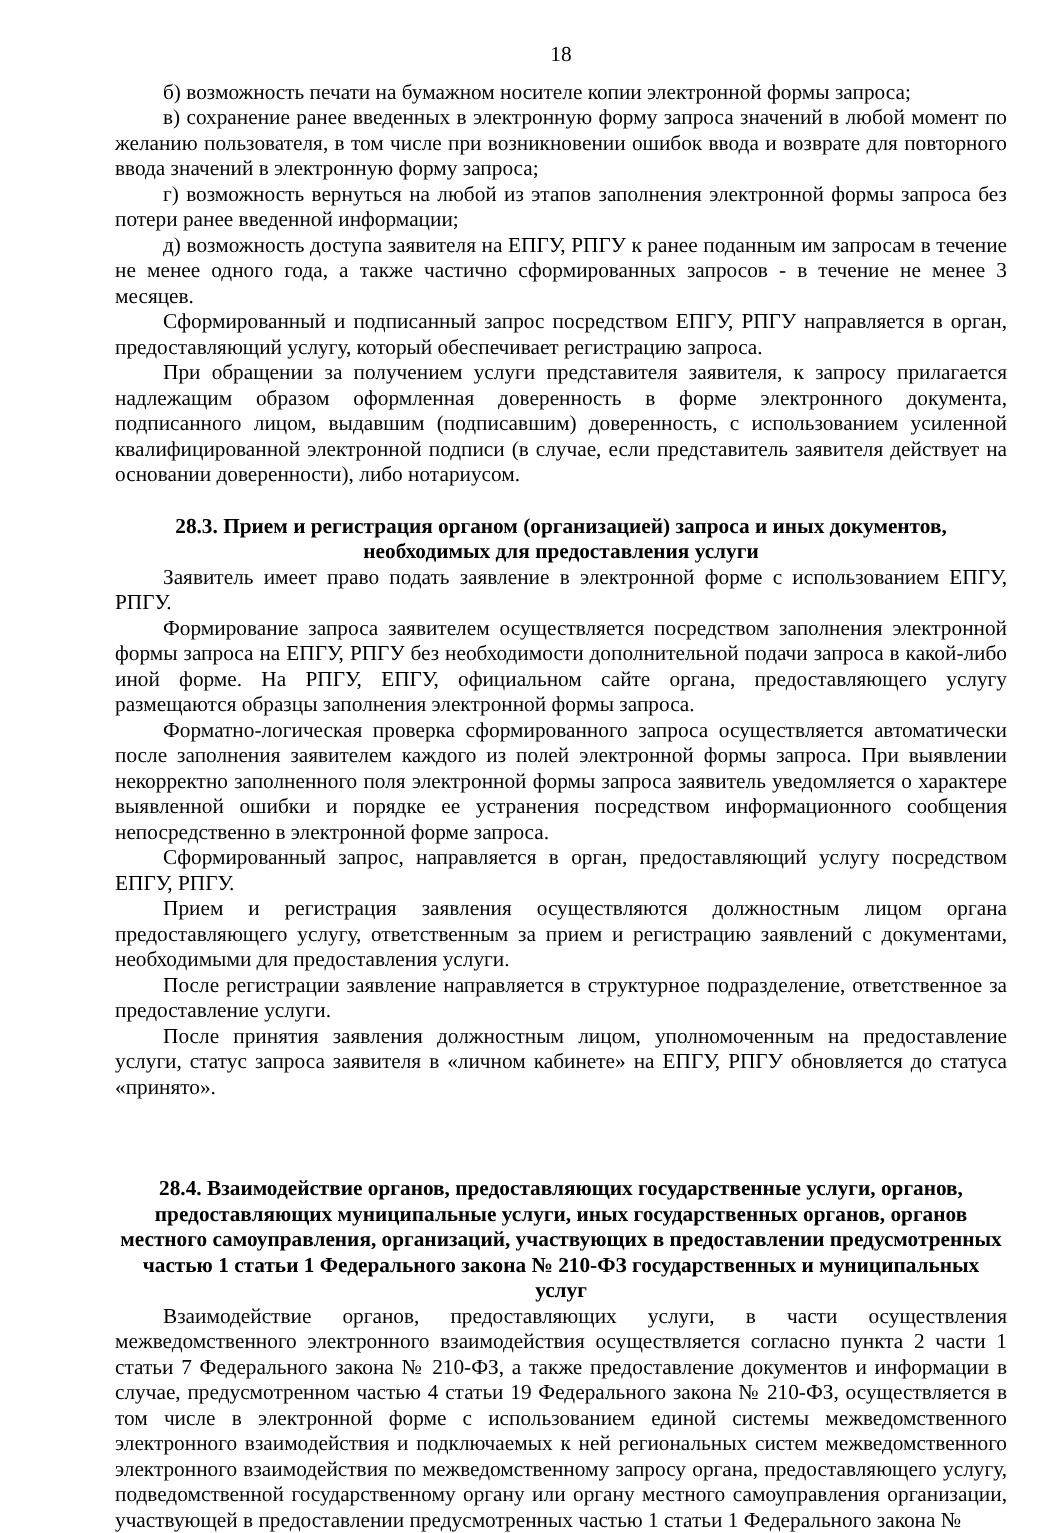18
б) возможность печати на бумажном носителе копии электронной формы запроса;
в) сохранение ранее введенных в электронную форму запроса значений в любой момент по желанию пользователя, в том числе при возникновении ошибок ввода и возврате для повторного ввода значений в электронную форму запроса;
г) возможность вернуться на любой из этапов заполнения электронной формы запроса без потери ранее введенной информации;
д) возможность доступа заявителя на ЕПГУ, РПГУ к ранее поданным им запросам в течение не менее одного года, а также частично сформированных запросов - в течение не менее 3 месяцев.
Сформированный и подписанный запрос посредством ЕПГУ, РПГУ направляется в орган, предоставляющий услугу, который обеспечивает регистрацию запроса.
При обращении за получением услуги представителя заявителя, к запросу прилагается надлежащим образом оформленная доверенность в форме электронного документа, подписанного лицом, выдавшим (подписавшим) доверенность, с использованием усиленной квалифицированной электронной подписи (в случае, если представитель заявителя действует на основании доверенности), либо нотариусом.
28.3. Прием и регистрация органом (организацией) запроса и иных документов, необходимых для предоставления услуги
Заявитель имеет право подать заявление в электронной форме с использованием ЕПГУ, РПГУ.
Формирование запроса заявителем осуществляется посредством заполнения электронной формы запроса на ЕПГУ, РПГУ без необходимости дополнительной подачи запроса в какой-либо иной форме. На РПГУ, ЕПГУ, официальном сайте органа, предоставляющего услугу размещаются образцы заполнения электронной формы запроса.
Форматно-логическая проверка сформированного запроса осуществляется автоматически после заполнения заявителем каждого из полей электронной формы запроса. При выявлении некорректно заполненного поля электронной формы запроса заявитель уведомляется о характере выявленной ошибки и порядке ее устранения посредством информационного сообщения непосредственно в электронной форме запроса.
Сформированный запрос, направляется в орган, предоставляющий услугу посредством ЕПГУ, РПГУ.
Прием и регистрация заявления осуществляются должностным лицом органа предоставляющего услугу, ответственным за прием и регистрацию заявлений с документами, необходимыми для предоставления услуги.
После регистрации заявление направляется в структурное подразделение, ответственное за предоставление услуги.
После принятия заявления должностным лицом, уполномоченным на предоставление услуги, статус запроса заявителя в «личном кабинете» на ЕПГУ, РПГУ обновляется до статуса «принято».
28.4. Взаимодействие органов, предоставляющих государственные услуги, органов, предоставляющих муниципальные услуги, иных государственных органов, органов местного самоуправления, организаций, участвующих в предоставлении предусмотренных частью 1 статьи 1 Федерального закона № 210-ФЗ государственных и муниципальных услуг
Взаимодействие органов, предоставляющих услуги, в части осуществления межведомственного электронного взаимодействия осуществляется согласно пункта 2 части 1 статьи 7 Федерального закона № 210-ФЗ, а также предоставление документов и информации в случае, предусмотренном частью 4 статьи 19 Федерального закона № 210-ФЗ, осуществляется в том числе в электронной форме с использованием единой системы межведомственного электронного взаимодействия и подключаемых к ней региональных систем межведомственного электронного взаимодействия по межведомственному запросу органа, предоставляющего услугу, подведомственной государственному органу или органу местного самоуправления организации, участвующей в предоставлении предусмотренных частью 1 статьи 1 Федерального закона №